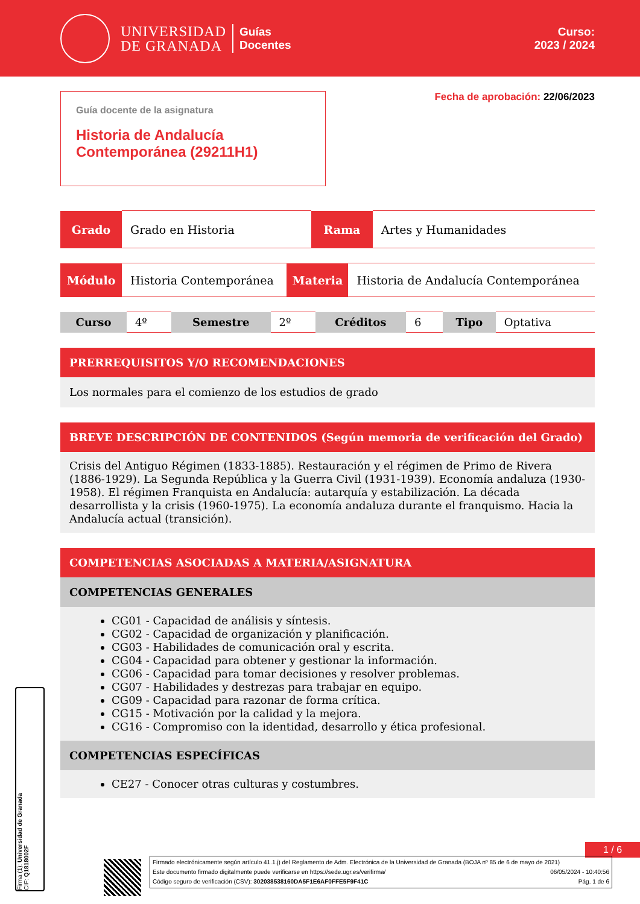UNIVERSIDAD
DE GRANADA
Guías
Docentes
Curso:
2023 / 2024
Guía docente de la asignatura
Historia de Andalucía Contemporánea (29211H1)
Fecha de aprobación: 22/06/2023
| Grado | Grado en Historia | Rama | Artes y Humanidades |
| Módulo | Historia Contemporánea | Materia | Historia de Andalucía Contemporánea |
| Curso | 4º | Semestre | 2º | Créditos | 6 | Tipo | Optativa |
PRERREQUISITOS Y/O RECOMENDACIONES
Los normales para el comienzo de los estudios de grado
BREVE DESCRIPCIÓN DE CONTENIDOS (Según memoria de verificación del Grado)
Crisis del Antiguo Régimen (1833-1885). Restauración y el régimen de Primo de Rivera (1886-1929). La Segunda República y la Guerra Civil (1931-1939). Economía andaluza (1930-1958). El régimen Franquista en Andalucía: autarquía y estabilización. La década desarrollista y la crisis (1960-1975). La economía andaluza durante el franquismo. Hacia la Andalucía actual (transición).
COMPETENCIAS ASOCIADAS A MATERIA/ASIGNATURA
COMPETENCIAS GENERALES
CG01 - Capacidad de análisis y síntesis.
CG02 - Capacidad de organización y planificación.
CG03 - Habilidades de comunicación oral y escrita.
CG04 - Capacidad para obtener y gestionar la información.
CG06 - Capacidad para tomar decisiones y resolver problemas.
CG07 - Habilidades y destrezas para trabajar en equipo.
CG09 - Capacidad para razonar de forma crítica.
CG15 - Motivación por la calidad y la mejora.
CG16 - Compromiso con la identidad, desarrollo y ética profesional.
COMPETENCIAS ESPECÍFICAS
CE27 - Conocer otras culturas y costumbres.
1 / 6
Firmado electrónicamente según artículo 41.1.j) del Reglamento de Adm. Electrónica de la Universidad de Granada (BOJA nº 85 de 6 de mayo de 2021)
Este documento firmado digitalmente puede verificarse en https://sede.ugr.es/verifirma/ 06/05/2024 - 10:40:56
Código seguro de verificación (CSV): 302038538160DA5F1E6AF0FFE5F9F41C Pág. 1 de 6
Firma (1): Universidad de Granada
CIF: Q1818002F